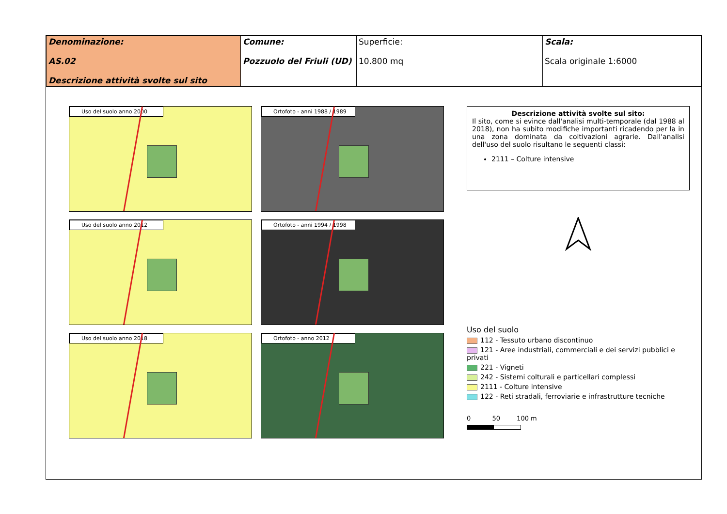| Denominazione: AS.02 Descrizione attività svolte sul sito | Comune: Pozzuolo del Friuli (UD) | Superficie: 10.800 mq | Scala: Scala originale 1:6000 |
Uso del suolo anno 2000
Ortofoto - anni 1988 / 1989
Uso del suolo anno 2012
Ortofoto - anni 1994 / 1998
Uso del suolo anno 2018
Ortofoto - anno 2012
Descrizione attività svolte sul sito:
Il sito, come si evince dall'analisi multi-temporale (dal 1988 al 2018), non ha subito modifiche importanti ricadendo per la in una zona dominata da coltivazioni agrarie. Dall'analisi dell'uso del suolo risultano le seguenti classi:
2111 – Colture intensive
Uso del suolo
112 - Tessuto urbano discontinuo
121 - Aree industriali, commerciali e dei servizi pubblici e privati
221 - Vigneti
242 - Sistemi colturali e particellari complessi
2111 - Colture intensive
122 - Reti stradali, ferroviarie e infrastrutture tecniche
0 50 100 m